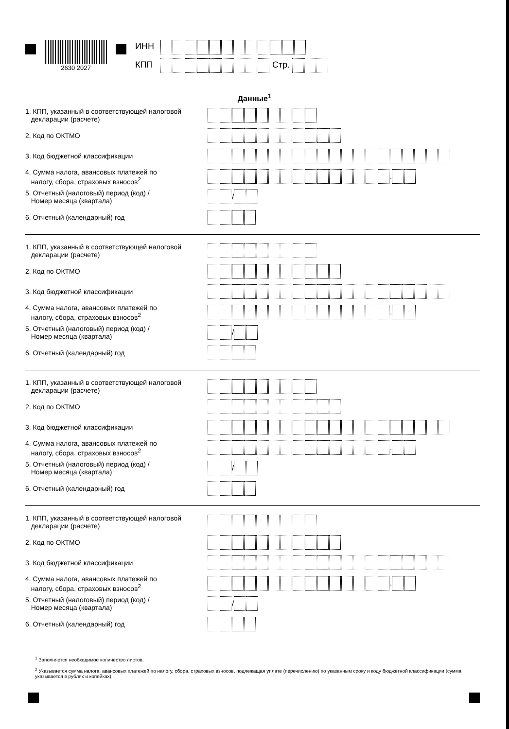2630 2027
ИНН
КПП Стр.
Данные<sup>1</sup>
1. КПП, указанный в соответствующей налоговой
декларации (расчете)
2. Код по ОКТМО
3. Код бюджетной классификации
4. Сумма налога, авансовых платежей по
налогу, сбора, страховых взносов<sup>2</sup>
.
5. Отчетный (налоговый) период (код) /
Номер месяца (квартала)
/
6. Отчетный (календарный) год
1. КПП, указанный в соответствующей налоговой
декларации (расчете)
2. Код по ОКТМО
3. Код бюджетной классификации
4. Сумма налога, авансовых платежей по
налогу, сбора, страховых взносов<sup>2</sup>
.
5. Отчетный (налоговый) период (код) /
Номер месяца (квартала)
/
6. Отчетный (календарный) год
1. КПП, указанный в соответствующей налоговой
декларации (расчете)
2. Код по ОКТМО
3. Код бюджетной классификации
4. Сумма налога, авансовых платежей по
налогу, сбора, страховых взносов<sup>2</sup>
.
5. Отчетный (налоговый) период (код) /
Номер месяца (квартала)
/
6. Отчетный (календарный) год
1. КПП, указанный в соответствующей налоговой
декларации (расчете)
2. Код по ОКТМО
3. Код бюджетной классификации
4. Сумма налога, авансовых платежей по
налогу, сбора, страховых взносов<sup>2</sup>
.
5. Отчетный (налоговый) период (код) /
Номер месяца (квартала)
/
6. Отчетный (календарный) год
<sup>1</sup> Заполняется необходимое количество листов.
<sup>2</sup> Указывается сумма налога, авансовых платежей по налогу, сбора, страховых взносов, подлежащая уплате (перечислению) по указанным сроку и коду бюджетной классификации (сумма указывается в рублях и копейках).